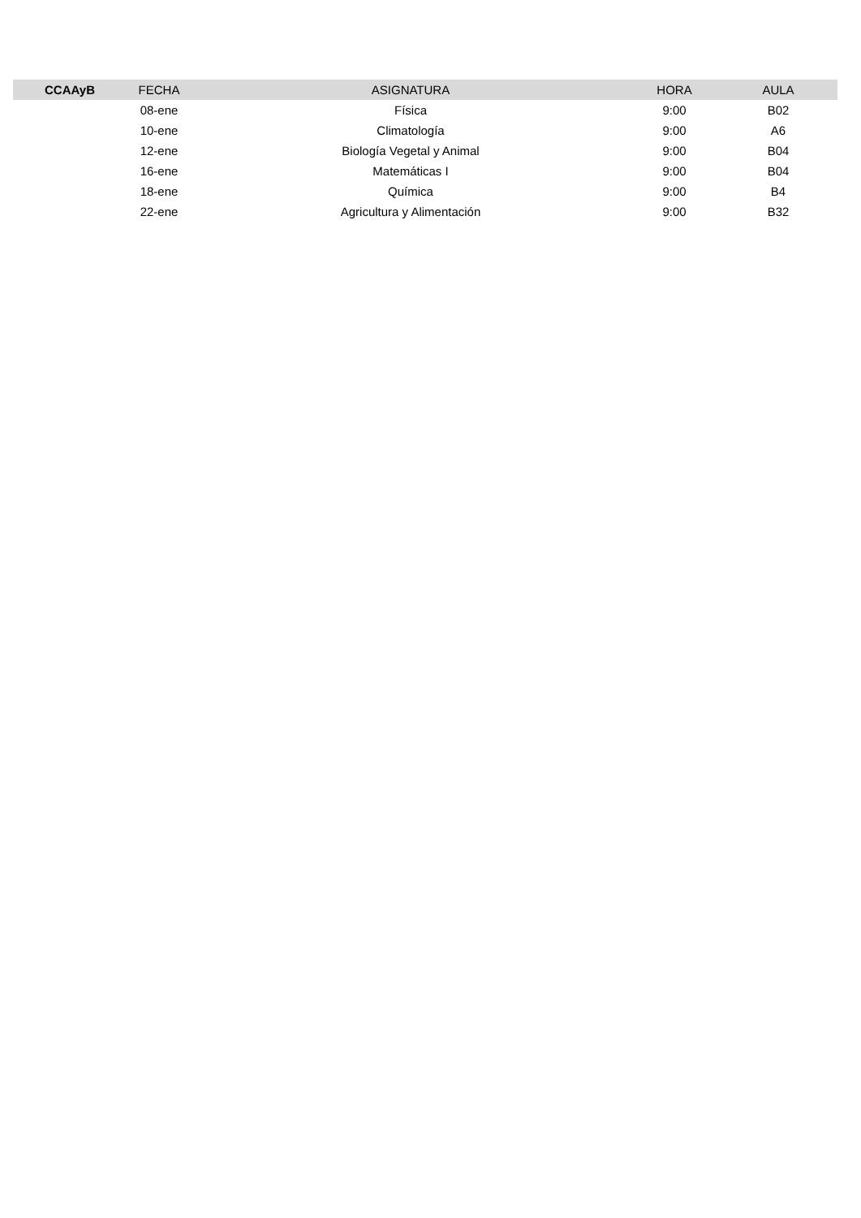| CCAAyB | FECHA | ASIGNATURA | HORA | AULA |
| --- | --- | --- | --- | --- |
| | 08-ene | Física | 9:00 | B02 |
| | 10-ene | Climatología | 9:00 | A6 |
| | 12-ene | Biología Vegetal y Animal | 9:00 | B04 |
| | 16-ene | Matemáticas I | 9:00 | B04 |
| | 18-ene | Química | 9:00 | B4 |
| | 22-ene | Agricultura y Alimentación | 9:00 | B32 |